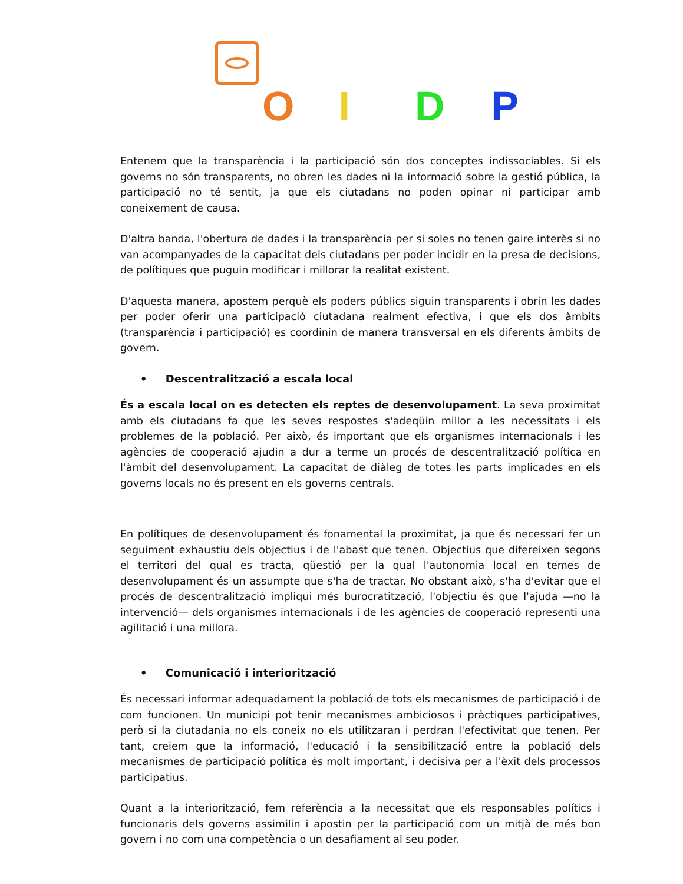O I D P
Entenem que la transparència i la participació són dos conceptes indissociables. Si els governs no són transparents, no obren les dades ni la informació sobre la gestió pública, la participació no té sentit, ja que els ciutadans no poden opinar ni participar amb coneixement de causa.
D'altra banda, l'obertura de dades i la transparència per si soles no tenen gaire interès si no van acompanyades de la capacitat dels ciutadans per poder incidir en la presa de decisions, de polítiques que puguin modificar i millorar la realitat existent.
D'aquesta manera, apostem perquè els poders públics siguin transparents i obrin les dades per poder oferir una participació ciutadana realment efectiva, i que els dos àmbits (transparència i participació) es coordinin de manera transversal en els diferents àmbits de govern.
• Descentralització a escala local
És a escala local on es detecten els reptes de desenvolupament. La seva proximitat amb els ciutadans fa que les seves respostes s'adeqüin millor a les necessitats i els problemes de la població. Per això, és important que els organismes internacionals i les agències de cooperació ajudin a dur a terme un procés de descentralització política en l'àmbit del desenvolupament. La capacitat de diàleg de totes les parts implicades en els governs locals no és present en els governs centrals.
En polítiques de desenvolupament és fonamental la proximitat, ja que és necessari fer un seguiment exhaustiu dels objectius i de l'abast que tenen. Objectius que difereixen segons el territori del qual es tracta, qüestió per la qual l'autonomia local en temes de desenvolupament és un assumpte que s'ha de tractar. No obstant això, s'ha d'evitar que el procés de descentralització impliqui més burocratització, l'objectiu és que l'ajuda —no la intervenció— dels organismes internacionals i de les agències de cooperació representi una agilitació i una millora.
• Comunicació i interiorització
És necessari informar adequadament la població de tots els mecanismes de participació i de com funcionen. Un municipi pot tenir mecanismes ambiciosos i pràctiques participatives, però si la ciutadania no els coneix no els utilitzaran i perdran l'efectivitat que tenen. Per tant, creiem que la informació, l'educació i la sensibilització entre la població dels mecanismes de participació política és molt important, i decisiva per a l'èxit dels processos participatius.
Quant a la interiorització, fem referència a la necessitat que els responsables polítics i funcionaris dels governs assimilin i apostin per la participació com un mitjà de més bon govern i no com una competència o un desafiament al seu poder.